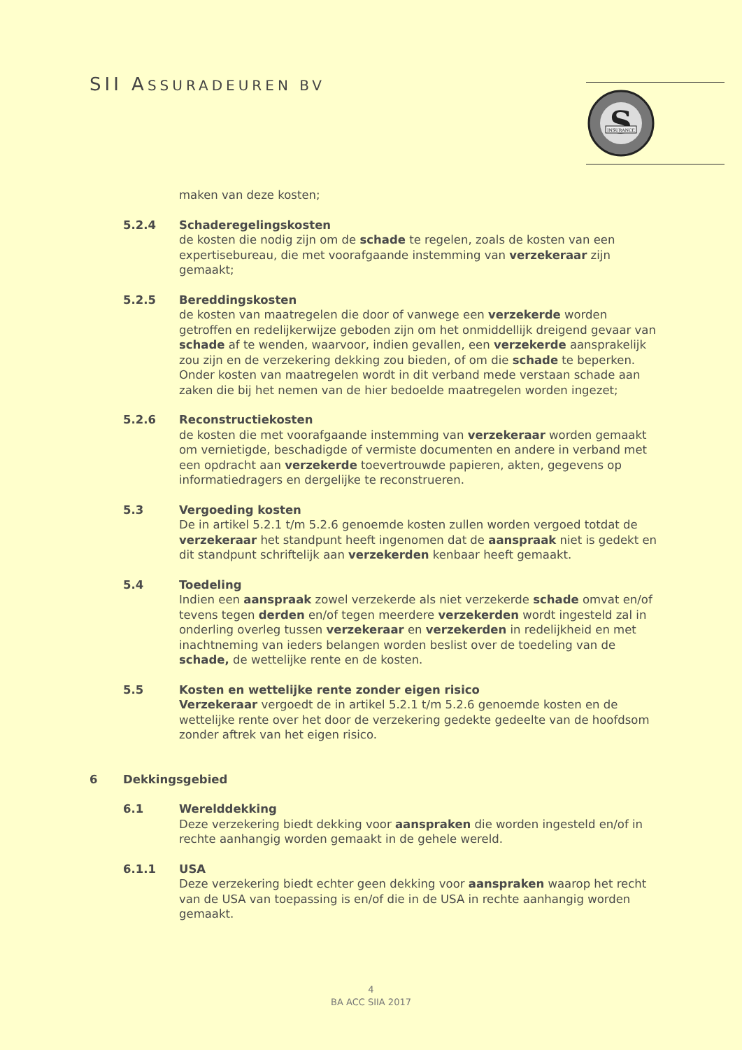SII ASSURADEUREN BV
S
INSURANCE
maken van deze kosten;
5.2.4 Schaderegelingskosten
de kosten die nodig zijn om de schade te regelen, zoals de kosten van een expertisebureau, die met voorafgaande instemming van verzekeraar zijn gemaakt;
5.2.5 Bereddingskosten
de kosten van maatregelen die door of vanwege een verzekerde worden getroffen en redelijkerwijze geboden zijn om het onmiddellijk dreigend gevaar van schade af te wenden, waarvoor, indien gevallen, een verzekerde aansprakelijk zou zijn en de verzekering dekking zou bieden, of om die schade te beperken. Onder kosten van maatregelen wordt in dit verband mede verstaan schade aan zaken die bij het nemen van de hier bedoelde maatregelen worden ingezet;
5.2.6 Reconstructiekosten
de kosten die met voorafgaande instemming van verzekeraar worden gemaakt om vernietigde, beschadigde of vermiste documenten en andere in verband met een opdracht aan verzekerde toevertrouwde papieren, akten, gegevens op informatiedragers en dergelijke te reconstrueren.
5.3 Vergoeding kosten
De in artikel 5.2.1 t/m 5.2.6 genoemde kosten zullen worden vergoed totdat de verzekeraar het standpunt heeft ingenomen dat de aanspraak niet is gedekt en dit standpunt schriftelijk aan verzekerden kenbaar heeft gemaakt.
5.4 Toedeling
Indien een aanspraak zowel verzekerde als niet verzekerde schade omvat en/of tevens tegen derden en/of tegen meerdere verzekerden wordt ingesteld zal in onderling overleg tussen verzekeraar en verzekerden in redelijkheid en met inachtneming van ieders belangen worden beslist over de toedeling van de schade, de wettelijke rente en de kosten.
5.5 Kosten en wettelijke rente zonder eigen risico
Verzekeraar vergoedt de in artikel 5.2.1 t/m 5.2.6 genoemde kosten en de wettelijke rente over het door de verzekering gedekte gedeelte van de hoofdsom zonder aftrek van het eigen risico.
6 Dekkingsgebied
6.1 Werelddekking
Deze verzekering biedt dekking voor aanspraken die worden ingesteld en/of in rechte aanhangig worden gemaakt in de gehele wereld.
6.1.1 USA
Deze verzekering biedt echter geen dekking voor aanspraken waarop het recht van de USA van toepassing is en/of die in de USA in rechte aanhangig worden gemaakt.
4
BA ACC SIIA 2017